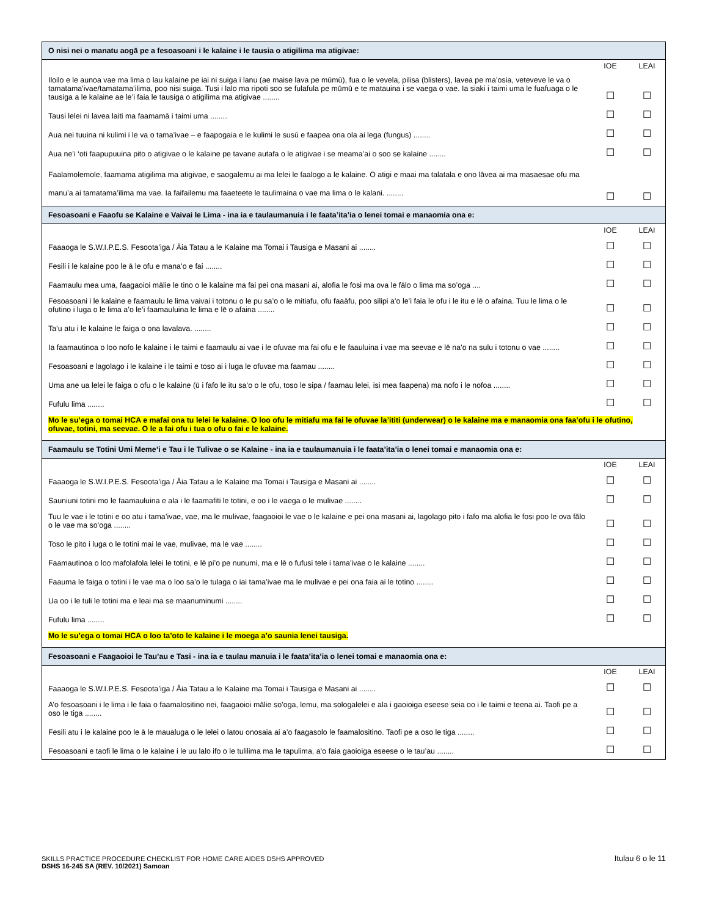| O nisi nei o manatu aogā pe a fesoasoani i le kalaine i le tausia o atigilima ma atigivae: | | |
| | IOE | LEAI |
| Iloilo e le aunoa vae ma lima o lau kalaine pe iai ni suiga i lanu (ae maise lava pe mūmū), fua o le vevela, pilisa (blisters), lavea pe ma’osia, veteveve le va o tamatama’ivae/tamatama’ilima, poo nisi suiga. Tusi i lalo ma ripoti soo se fulafula pe mūmū e te matauina i se vaega o vae. Ia siaki i taimi uma le fuafuaga o le tausiga a le kalaine ae le’i faia le tausiga o atigilima ma atigivae ........ | ☐ | ☐ |
| Tausi lelei ni lavea laiti ma faamamā i taimi uma ........ | ☐ | ☐ |
| Aua nei tuuina ni kulimi i le va o tama’ivae – e faapogaia e le kulimi le susū e faapea ona ola ai lega (fungus) ........ | ☐ | ☐ |
| Aua ne’i ‘oti faapupuuina pito o atigivae o le kalaine pe tavane autafa o le atigivae i se meama’ai o soo se kalaine ........ | ☐ | ☐ |
| Faalamolemole, faamama atigilima ma atigivae, e saogalemu ai ma lelei le faalogo a le kalaine. O atigi e maai ma talatala e ono lāvea ai ma masaesae ofu ma manu’a ai tamatama’ilima ma vae. Ia faifailemu ma faaeteete le taulimaina o vae ma lima o le kalani. ........ | ☐ | ☐ |
| Fesoasoani e Faaofu se Kalaine e Vaivai le Lima - ina ia e taulaumanuia i le faata’ita’ia o lenei tomai e manaomia ona e: | | |
| | IOE | LEAI |
| Faaaoga le S.W.I.P.E.S. Fesoota’iga / Āia Tatau a le Kalaine ma Tomai i Tausiga e Masani ai ........ | ☐ | ☐ |
| Fesili i le kalaine poo le ā le ofu e mana’o e fai ........ | ☐ | ☐ |
| Faamaulu mea uma, faagaoioi mālie le tino o le kalaine ma fai pei ona masani ai, alofia le fosi ma ova le fālo o lima ma so’oga .... | ☐ | ☐ |
| Fesoasoani i le kalaine e faamaulu le lima vaivai i totonu o le pu sa’o o le mitiafu, ofu faaāfu, poo silipi a’o le’i faia le ofu i le itu e lē o afaina. Tuu le lima o le ofutino i luga o le lima a’o le’i faamauluina le lima e lē o afaina ........ | ☐ | ☐ |
| Ta’u atu i le kalaine le faiga o ona lavalava. ........ | ☐ | ☐ |
| Ia faamautinoa o loo nofo le kalaine i le taimi e faamaulu ai vae i le ofuvae ma fai ofu e le faauluina i vae ma seevae e lē na’o na sulu i totonu o vae ........ | ☐ | ☐ |
| Fesoasoani e lagolago i le kalaine i le taimi e toso ai i luga le ofuvae ma faamau ........ | ☐ | ☐ |
| Uma ane ua lelei le faiga o ofu o le kalaine (ū i fafo le itu sa’o o le ofu, toso le sipa / faamau lelei, isi mea faapena) ma nofo i le nofoa ........ | ☐ | ☐ |
| Fufulu lima ........ | ☐ | ☐ |
| Mo le su’ega o tomai HCA e mafai ona tu lelei le kalaine. O loo ofu le mitiafu ma fai le ofuvae la’ititi (underwear) o le kalaine ma e manaomia ona faa’ofu i le ofutino, ofuvae, totini, ma seevae. O le a fai ofu i tua o ofu o fai e le kalaine. | | |
| Faamaulu se Totini Umi Meme’i e Tau i le Tulivae o se Kalaine - ina ia e taulaumanuia i le faata’ita’ia o lenei tomai e manaomia ona e: | | |
| | IOE | LEAI |
| Faaaoga le S.W.I.P.E.S. Fesoota’iga / Āia Tatau a le Kalaine ma Tomai i Tausiga e Masani ai ........ | ☐ | ☐ |
| Sauniuni totini mo le faamauluina e ala i le faamafiti le totini, e oo i le vaega o le mulivae ........ | ☐ | ☐ |
| Tuu le vae i le totini e oo atu i tama’ivae, vae, ma le mulivae, faagaoioi le vae o le kalaine e pei ona masani ai, lagolago pito i fafo ma alofia le fosi poo le ova fālo o le vae ma so’oga ........ | ☐ | ☐ |
| Toso le pito i luga o le totini mai le vae, mulivae, ma le vae ........ | ☐ | ☐ |
| Faamautinoa o loo mafolafola lelei le totini, e lē pi’o pe nunumi, ma e lē o fufusi tele i tama’ivae o le kalaine ........ | ☐ | ☐ |
| Faauma le faiga o totini i le vae ma o loo sa’o le tulaga o iai tama’ivae ma le mulivae e pei ona faia ai le totino ........ | ☐ | ☐ |
| Ua oo i le tuli le totini ma e leai ma se maanuminumi ........ | ☐ | ☐ |
| Fufulu lima ........ | ☐ | ☐ |
| Mo le su’ega o tomai HCA o loo ta’oto le kalaine i le moega a’o saunia lenei tausiga. | | |
| Fesoasoani e Faagaoioi le Tau’au e Tasi - ina ia e taulau manuia i le faata’ita’ia o lenei tomai e manaomia ona e: | | |
| | IOE | LEAI |
| Faaaoga le S.W.I.P.E.S. Fesoota’iga / Āia Tatau a le Kalaine ma Tomai i Tausiga e Masani ai ........ | ☐ | ☐ |
| A’o fesoasoani i le lima i le faia o faamalositino nei, faagaoioi mālie so’oga, lemu, ma sologalelei e ala i gaoioiga eseese seia oo i le taimi e teena ai. Taofi pe a oso le tiga ........ | ☐ | ☐ |
| Fesili atu i le kalaine poo le ā le maualuga o le lelei o latou onosaia ai a’o faagasolo le faamalositino. Taofi pe a oso le tiga ........ | ☐ | ☐ |
| Fesoasoani e taofi le lima o le kalaine i le uu lalo ifo o le tulilima ma le tapulima, a’o faia gaoioiga eseese o le tau’au ........ | ☐ | ☐ |
SKILLS PRACTICE PROCEDURE CHECKLIST FOR HOME CARE AIDES DSHS APPROVED
DSHS 16-245 SA (REV. 10/2021) Samoan
Itulau 6 o le 11